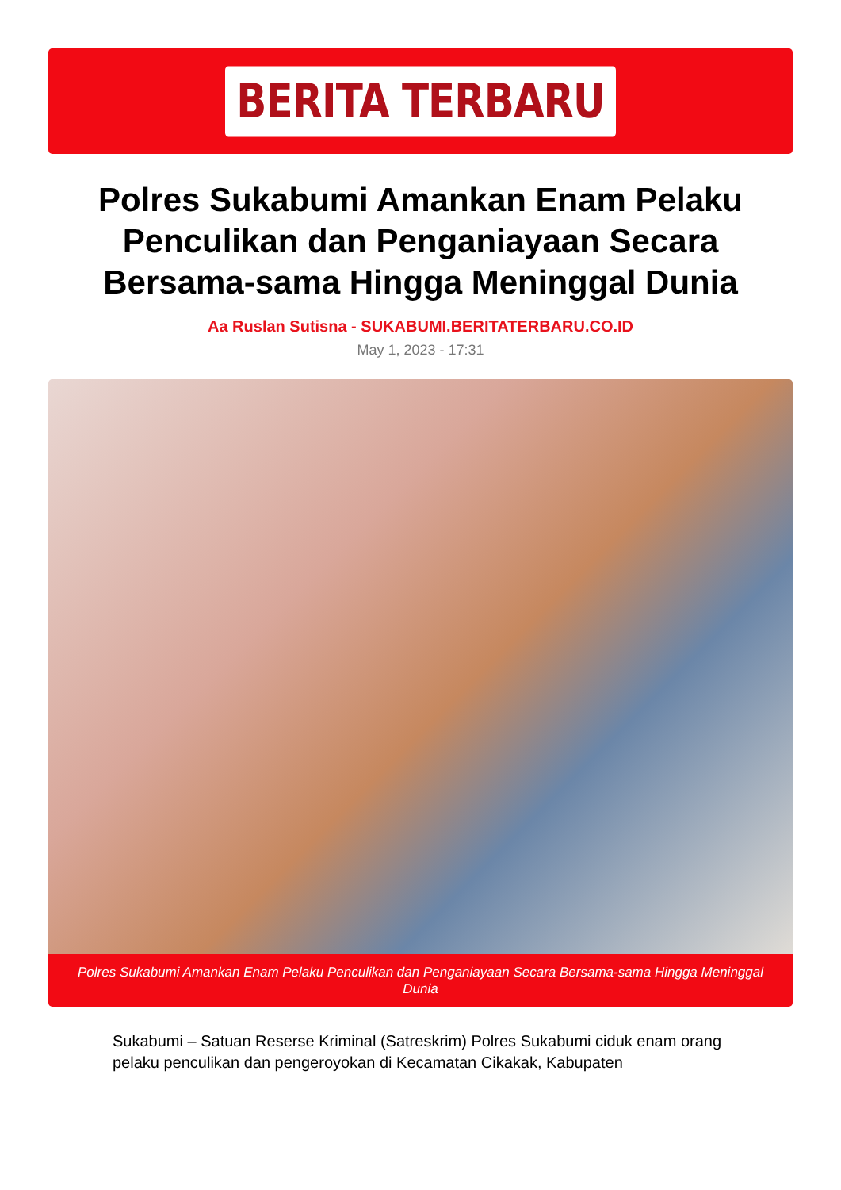BERITA TERBARU
Polres Sukabumi Amankan Enam Pelaku Penculikan dan Penganiayaan Secara Bersama-sama Hingga Meninggal Dunia
Aa Ruslan Sutisna - SUKABUMI.BERITATERBARU.CO.ID
May 1, 2023 - 17:31
Polres Sukabumi Amankan Enam Pelaku Penculikan dan Penganiayaan Secara Bersama-sama Hingga Meninggal Dunia
Sukabumi – Satuan Reserse Kriminal (Satreskrim) Polres Sukabumi ciduk enam orang pelaku penculikan dan pengeroyokan di Kecamatan Cikakak, Kabupaten